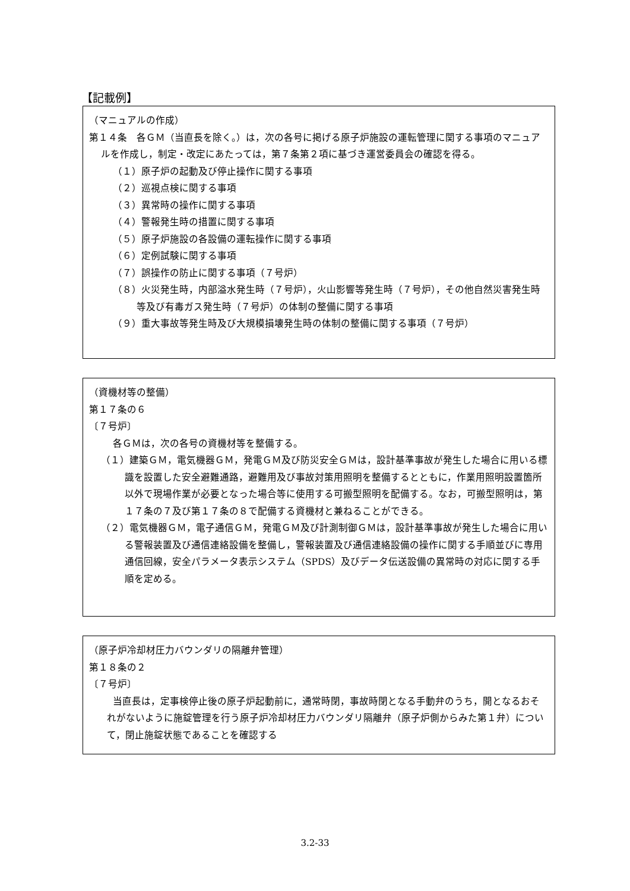【記載例】
（マニュアルの作成）
第１４条　各ＧＭ（当直長を除く。）は，次の各号に掲げる原子炉施設の運転管理に関する事項のマニュアルを作成し，制定・改定にあたっては，第７条第２項に基づき運営委員会の確認を得る。
（１）原子炉の起動及び停止操作に関する事項
（２）巡視点検に関する事項
（３）異常時の操作に関する事項
（４）警報発生時の措置に関する事項
（５）原子炉施設の各設備の運転操作に関する事項
（６）定例試験に関する事項
（７）誤操作の防止に関する事項（７号炉）
（８）火災発生時，内部溢水発生時（７号炉），火山影響等発生時（７号炉），その他自然災害発生時等及び有毒ガス発生時（７号炉）の体制の整備に関する事項
（９）重大事故等発生時及び大規模損壊発生時の体制の整備に関する事項（７号炉）
（資機材等の整備）
第１７条の６
〔７号炉〕
各ＧＭは，次の各号の資機材等を整備する。
（１）建築ＧＭ，電気機器ＧＭ，発電ＧＭ及び防災安全ＧＭは，設計基準事故が発生した場合に用いる標識を設置した安全避難通路，避難用及び事故対策用照明を整備するとともに，作業用照明設置箇所以外で現場作業が必要となった場合等に使用する可搬型照明を配備する。なお，可搬型照明は，第１７条の７及び第１７条の８で配備する資機材と兼ねることができる。
（２）電気機器ＧＭ，電子通信ＧＭ，発電ＧＭ及び計測制御ＧＭは，設計基準事故が発生した場合に用いる警報装置及び通信連絡設備を整備し，警報装置及び通信連絡設備の操作に関する手順並びに専用通信回線，安全パラメータ表示システム（SPDS）及びデータ伝送設備の異常時の対応に関する手順を定める。
（原子炉冷却材圧力バウンダリの隔離弁管理）
第１８条の２
〔７号炉〕
当直長は，定事検停止後の原子炉起動前に，通常時閉，事故時閉となる手動弁のうち，開となるおそれがないように施錠管理を行う原子炉冷却材圧力バウンダリ隔離弁（原子炉側からみた第１弁）について，閉止施錠状態であることを確認する
3.2-33